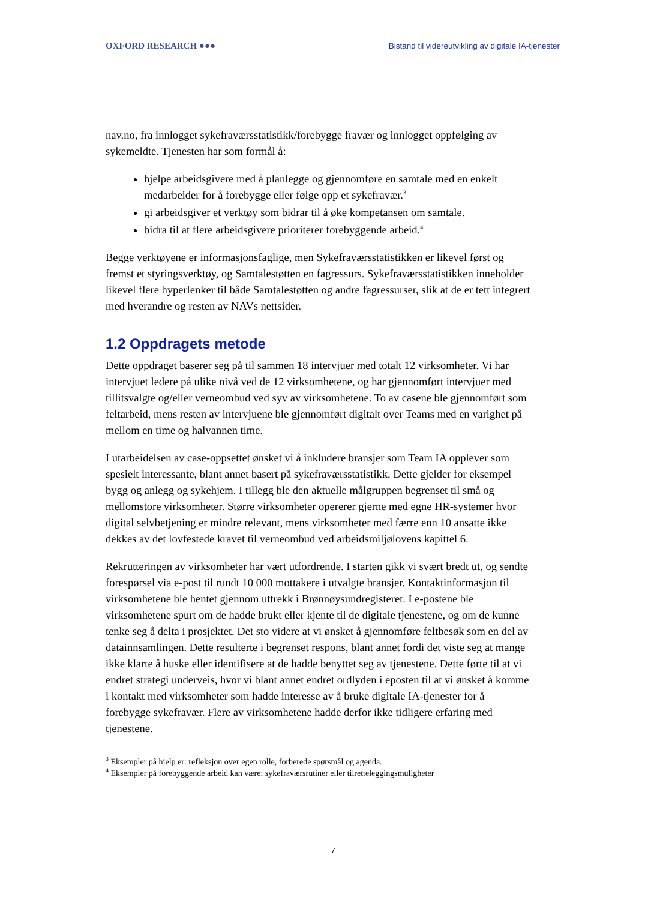OXFORD RESEARCH ●●● Bistand til videreutvikling av digitale IA-tjenester
nav.no, fra innlogget sykefraværsstatistikk/forebygge fravær og innlogget oppfølging av sykemeldte. Tjenesten har som formål å:
hjelpe arbeidsgivere med å planlegge og gjennomføre en samtale med en enkelt medarbeider for å forebygge eller følge opp et sykefravær.<sup>3</sup>
gi arbeidsgiver et verktøy som bidrar til å øke kompetansen om samtale.
bidra til at flere arbeidsgivere prioriterer forebyggende arbeid.<sup>4</sup>
Begge verktøyene er informasjonsfaglige, men Sykefraværsstatistikken er likevel først og fremst et styringsverktøy, og Samtalestøtten en fagressurs. Sykefraværsstatistikken inneholder likevel flere hyperlenker til både Samtalestøtten og andre fagressurser, slik at de er tett integrert med hverandre og resten av NAVs nettsider.
1.2 Oppdragets metode
Dette oppdraget baserer seg på til sammen 18 intervjuer med totalt 12 virksomheter. Vi har intervjuet ledere på ulike nivå ved de 12 virksomhetene, og har gjennomført intervjuer med tillitsvalgte og/eller verneombud ved syv av virksomhetene. To av casene ble gjennomført som feltarbeid, mens resten av intervjuene ble gjennomført digitalt over Teams med en varighet på mellom en time og halvannen time.
I utarbeidelsen av case-oppsettet ønsket vi å inkludere bransjer som Team IA opplever som spesielt interessante, blant annet basert på sykefraværsstatistikk. Dette gjelder for eksempel bygg og anlegg og sykehjem. I tillegg ble den aktuelle målgruppen begrenset til små og mellomstore virksomheter. Større virksomheter opererer gjerne med egne HR-systemer hvor digital selvbetjening er mindre relevant, mens virksomheter med færre enn 10 ansatte ikke dekkes av det lovfestede kravet til verneombud ved arbeidsmiljølovens kapittel 6.
Rekrutteringen av virksomheter har vært utfordrende. I starten gikk vi svært bredt ut, og sendte forespørsel via e-post til rundt 10 000 mottakere i utvalgte bransjer. Kontaktinformasjon til virksomhetene ble hentet gjennom uttrekk i Brønnøysundregisteret. I e-postene ble virksomhetene spurt om de hadde brukt eller kjente til de digitale tjenestene, og om de kunne tenke seg å delta i prosjektet. Det sto videre at vi ønsket å gjennomføre feltbesøk som en del av datainnsamlingen. Dette resulterte i begrenset respons, blant annet fordi det viste seg at mange ikke klarte å huske eller identifisere at de hadde benyttet seg av tjenestene. Dette førte til at vi endret strategi underveis, hvor vi blant annet endret ordlyden i eposten til at vi ønsket å komme i kontakt med virksomheter som hadde interesse av å bruke digitale IA-tjenester for å forebygge sykefravær. Flere av virksomhetene hadde derfor ikke tidligere erfaring med tjenestene.
<sup>3</sup> Eksempler på hjelp er: refleksjon over egen rolle, forberede spørsmål og agenda.
<sup>4</sup> Eksempler på forebyggende arbeid kan være: sykefraværsrutiner eller tilretteleggingsmuligheter
7